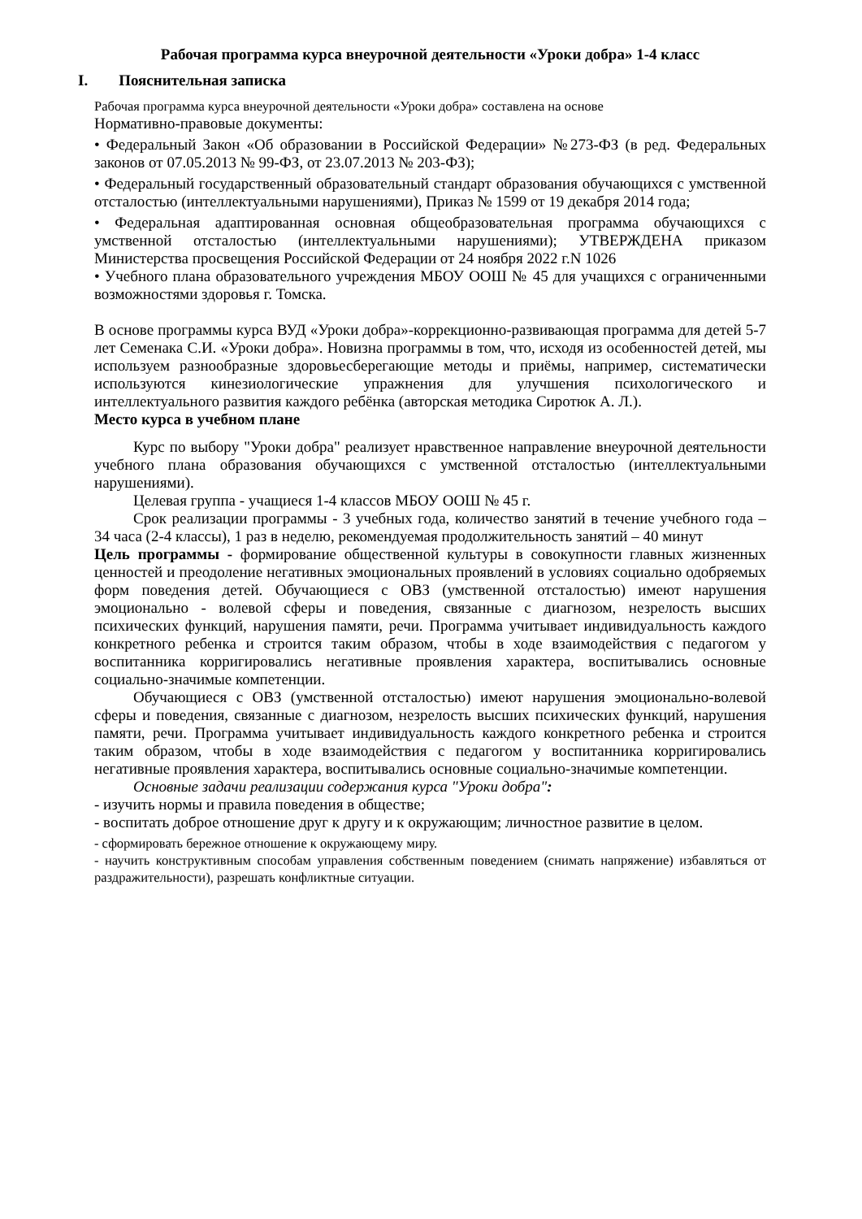Рабочая программа курса внеурочной деятельности «Уроки добра» 1-4 класс
I. Пояснительная записка
Рабочая программа курса внеурочной деятельности «Уроки добра» составлена на основе
Нормативно-правовые документы:
• Федеральный Закон «Об образовании в Российской Федерации» №273-ФЗ (в ред. Федеральных законов от 07.05.2013 № 99-ФЗ, от 23.07.2013 № 203-ФЗ);
• Федеральный государственный образовательный стандарт образования обучающихся с умственной отсталостью (интеллектуальными нарушениями), Приказ № 1599 от 19 декабря 2014 года;
• Федеральная адаптированная основная общеобразовательная программа обучающихся с умственной отсталостью (интеллектуальными нарушениями); УТВЕРЖДЕНА приказом Министерства просвещения Российской Федерации от 24 ноября 2022 г.N 1026
• Учебного плана образовательного учреждения МБОУ ООШ № 45 для учащихся с ограниченными возможностями здоровья г. Томска.
В основе программы курса ВУД «Уроки добра»-коррекционно-развивающая программа для детей 5-7 лет Семенака С.И. «Уроки добра». Новизна программы в том, что, исходя из особенностей детей, мы используем разнообразные здоровьесберегающие методы и приёмы, например, систематически используются кинезиологические упражнения для улучшения психологического и интеллектуального развития каждого ребёнка (авторская методика Сиротюк А. Л.).
Место курса в учебном плане
Курс по выбору "Уроки добра" реализует нравственное направление внеурочной деятельности учебного плана образования обучающихся с умственной отсталостью (интеллектуальными нарушениями).
Целевая группа - учащиеся 1-4 классов МБОУ ООШ № 45 г.
Срок реализации программы - 3 учебных года, количество занятий в течение учебного года – 34 часа (2-4 классы), 1 раз в неделю, рекомендуемая продолжительность занятий – 40 минут
Цель программы - формирование общественной культуры в совокупности главных жизненных ценностей и преодоление негативных эмоциональных проявлений в условиях социально одобряемых форм поведения детей. Обучающиеся с ОВЗ (умственной отсталостью) имеют нарушения эмоционально - волевой сферы и поведения, связанные с диагнозом, незрелость высших психических функций, нарушения памяти, речи. Программа учитывает индивидуальность каждого конкретного ребенка и строится таким образом, чтобы в ходе взаимодействия с педагогом у воспитанника корригировались негативные проявления характера, воспитывались основные социально-значимые компетенции.
Обучающиеся с ОВЗ (умственной отсталостью) имеют нарушения эмоционально-волевой сферы и поведения, связанные с диагнозом, незрелость высших психических функций, нарушения памяти, речи. Программа учитывает индивидуальность каждого конкретного ребенка и строится таким образом, чтобы в ходе взаимодействия с педагогом у воспитанника корригировались негативные проявления характера, воспитывались основные социально-значимые компетенции.
Основные задачи реализации содержания курса "Уроки добра":
- изучить нормы и правила поведения в обществе;
- воспитать доброе отношение друг к другу и к окружающим; личностное развитие в целом.
- сформировать бережное отношение к окружающему миру.
- научить конструктивным способам управления собственным поведением (снимать напряжение) избавляться от раздражительности), разрешать конфликтные ситуации.